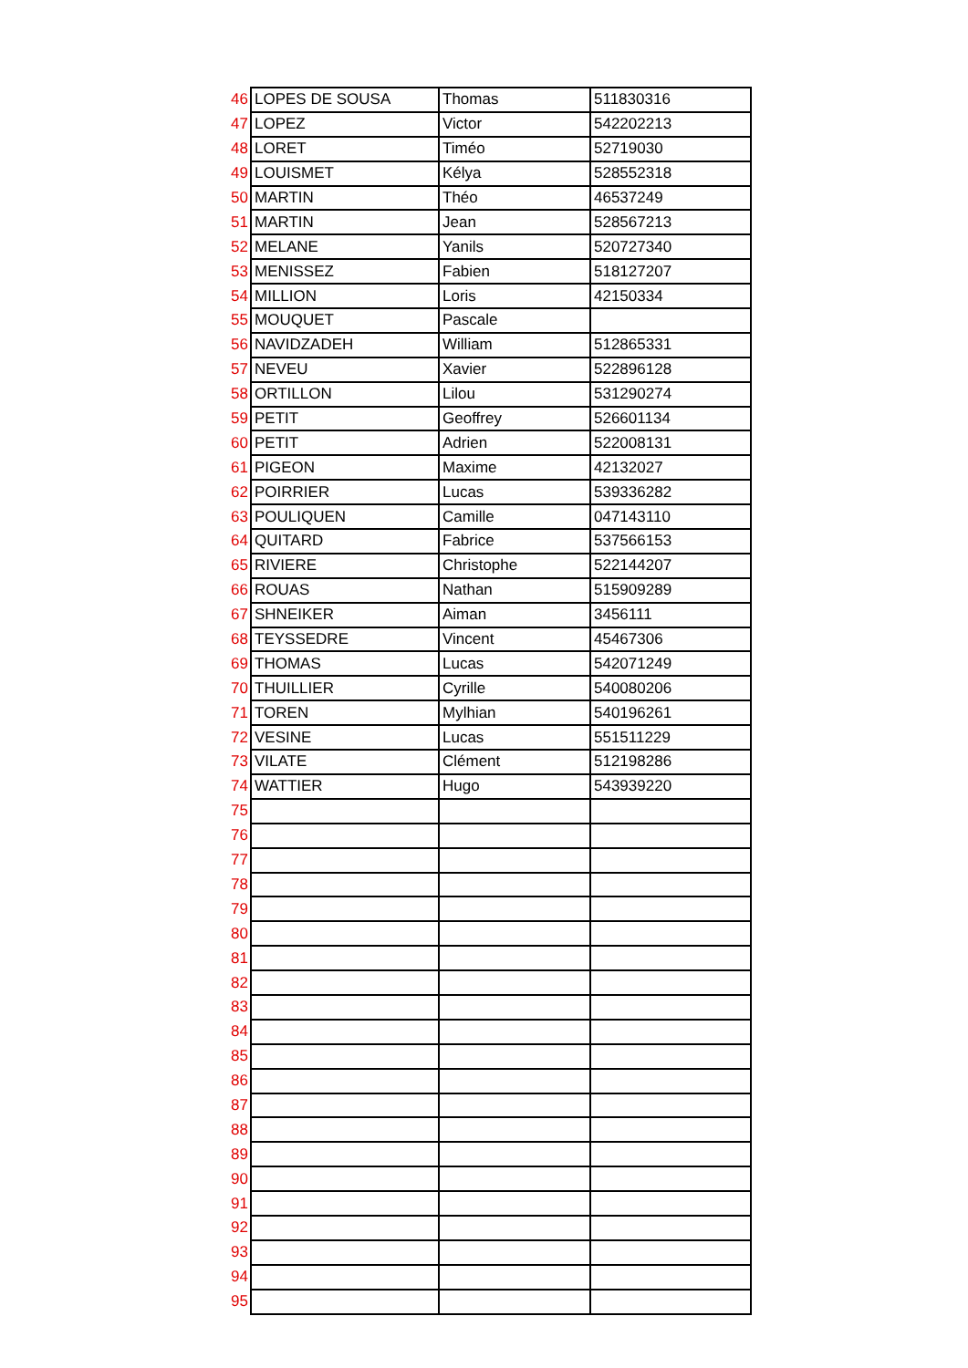| 46 | LOPES DE SOUSA | Thomas | 511830316 |
| 47 | LOPEZ | Victor | 542202213 |
| 48 | LORET | Timéo | 52719030 |
| 49 | LOUISMET | Kélya | 528552318 |
| 50 | MARTIN | Théo | 46537249 |
| 51 | MARTIN | Jean | 528567213 |
| 52 | MELANE | Yanils | 520727340 |
| 53 | MENISSEZ | Fabien | 518127207 |
| 54 | MILLION | Loris | 42150334 |
| 55 | MOUQUET | Pascale | |
| 56 | NAVIDZADEH | William | 512865331 |
| 57 | NEVEU | Xavier | 522896128 |
| 58 | ORTILLON | Lilou | 531290274 |
| 59 | PETIT | Geoffrey | 526601134 |
| 60 | PETIT | Adrien | 522008131 |
| 61 | PIGEON | Maxime | 42132027 |
| 62 | POIRRIER | Lucas | 539336282 |
| 63 | POULIQUEN | Camille | 047143110 |
| 64 | QUITARD | Fabrice | 537566153 |
| 65 | RIVIERE | Christophe | 522144207 |
| 66 | ROUAS | Nathan | 515909289 |
| 67 | SHNEIKER | Aiman | 3456111 |
| 68 | TEYSSEDRE | Vincent | 45467306 |
| 69 | THOMAS | Lucas | 542071249 |
| 70 | THUILLIER | Cyrille | 540080206 |
| 71 | TOREN | Mylhian | 540196261 |
| 72 | VESINE | Lucas | 551511229 |
| 73 | VILATE | Clément | 512198286 |
| 74 | WATTIER | Hugo | 543939220 |
| 75 | | | |
| 76 | | | |
| 77 | | | |
| 78 | | | |
| 79 | | | |
| 80 | | | |
| 81 | | | |
| 82 | | | |
| 83 | | | |
| 84 | | | |
| 85 | | | |
| 86 | | | |
| 87 | | | |
| 88 | | | |
| 89 | | | |
| 90 | | | |
| 91 | | | |
| 92 | | | |
| 93 | | | |
| 94 | | | |
| 95 | | | |